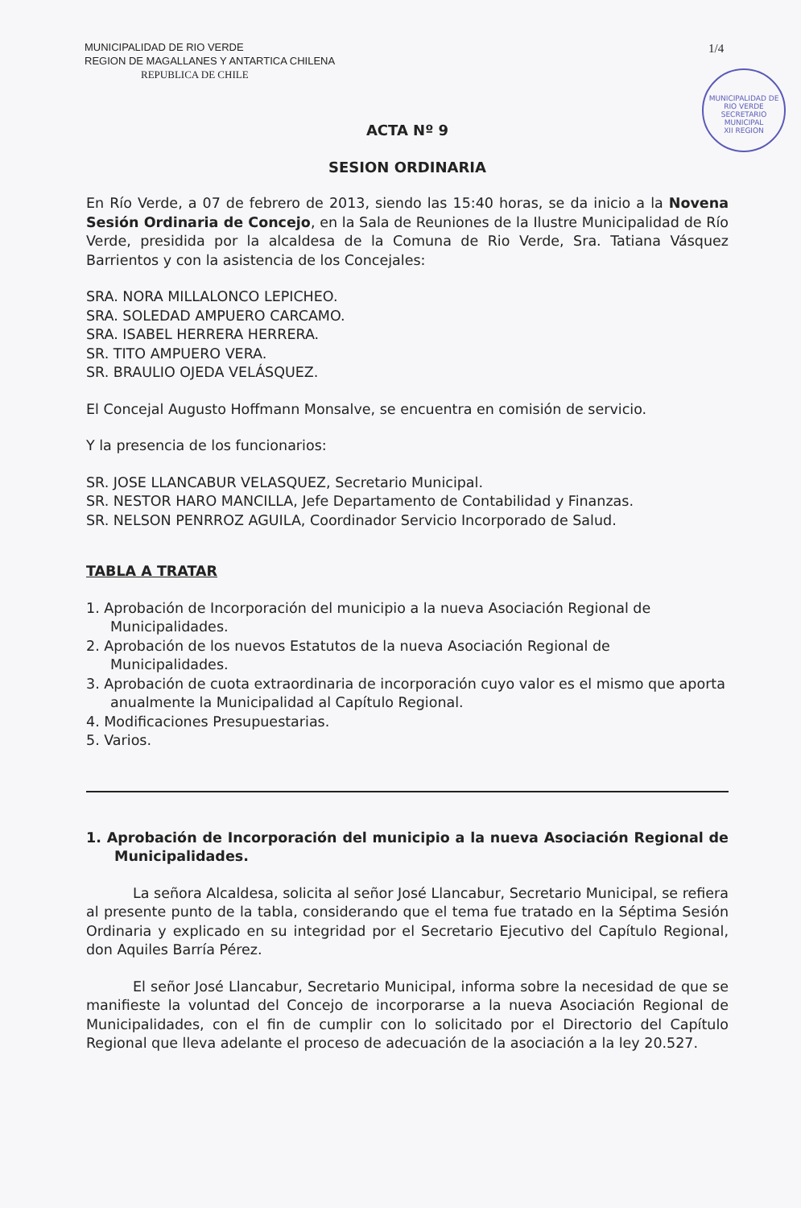MUNICIPALIDAD DE RIO VERDE
REGION DE MAGALLANES Y ANTARTICA CHILENA
REPUBLICA DE CHILE
1/4
MUNICIPALIDAD DE RIO VERDE
SECRETARIO MUNICIPAL
XII REGION
ACTA Nº 9
SESION ORDINARIA
En Río Verde, a 07 de febrero de 2013, siendo las 15:40 horas, se da inicio a la Novena Sesión Ordinaria de Concejo, en la Sala de Reuniones de la Ilustre Municipalidad de Río Verde, presidida por la alcaldesa de la Comuna de Rio Verde, Sra. Tatiana Vásquez Barrientos y con la asistencia de los Concejales:
SRA. NORA MILLALONCO LEPICHEO.
SRA. SOLEDAD AMPUERO CARCAMO.
SRA. ISABEL HERRERA HERRERA.
SR. TITO AMPUERO VERA.
SR. BRAULIO OJEDA VELÁSQUEZ.
El Concejal Augusto Hoffmann Monsalve, se encuentra en comisión de servicio.
Y la presencia de los funcionarios:
SR. JOSE LLANCABUR VELASQUEZ, Secretario Municipal.
SR. NESTOR HARO MANCILLA, Jefe Departamento de Contabilidad y Finanzas.
SR. NELSON PENRROZ AGUILA, Coordinador Servicio Incorporado de Salud.
TABLA A TRATAR
1. Aprobación de Incorporación del municipio a la nueva Asociación Regional de Municipalidades.
2. Aprobación de los nuevos Estatutos de la nueva Asociación Regional de Municipalidades.
3. Aprobación de cuota extraordinaria de incorporación cuyo valor es el mismo que aporta anualmente la Municipalidad al Capítulo Regional.
4. Modificaciones Presupuestarias.
5. Varios.
1. Aprobación de Incorporación del municipio a la nueva Asociación Regional de Municipalidades.
La señora Alcaldesa, solicita al señor José Llancabur, Secretario Municipal, se refiera al presente punto de la tabla, considerando que el tema fue tratado en la Séptima Sesión Ordinaria y explicado en su integridad por el Secretario Ejecutivo del Capítulo Regional, don Aquiles Barría Pérez.
El señor José Llancabur, Secretario Municipal, informa sobre la necesidad de que se manifieste la voluntad del Concejo de incorporarse a la nueva Asociación Regional de Municipalidades, con el fin de cumplir con lo solicitado por el Directorio del Capítulo Regional que lleva adelante el proceso de adecuación de la asociación a la ley 20.527.